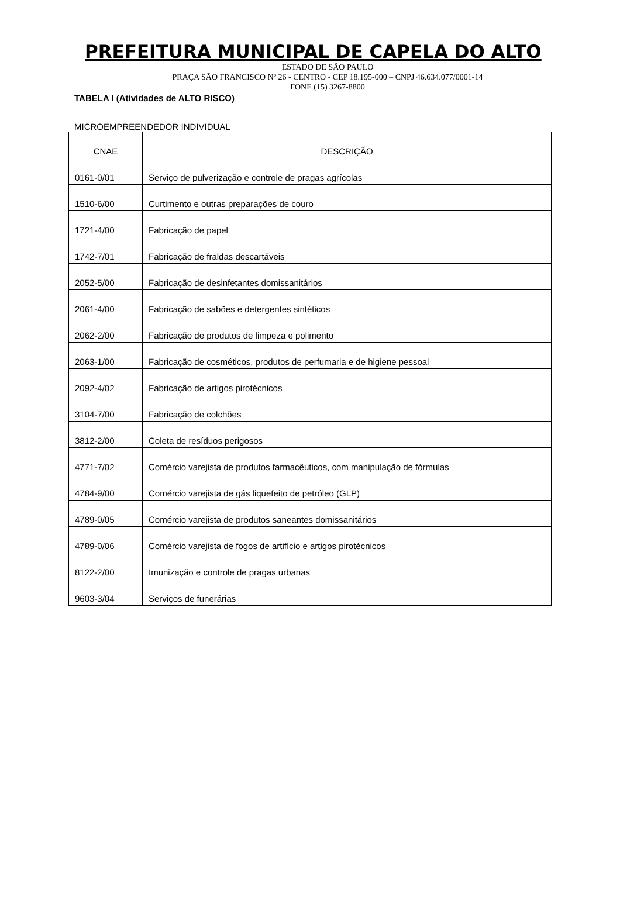PREFEITURA MUNICIPAL DE CAPELA DO ALTO
ESTADO DE SÃO PAULO
PRAÇA SÃO FRANCISCO Nº 26 - CENTRO - CEP 18.195-000 – CNPJ 46.634.077/0001-14
FONE (15) 3267-8800
TABELA I (Atividades de ALTO RISCO)
MICROEMPREENDEDOR INDIVIDUAL
| CNAE | DESCRIÇÃO |
| --- | --- |
| 0161-0/01 | Serviço de pulverização e controle de pragas agrícolas |
| 1510-6/00 | Curtimento e outras preparações de couro |
| 1721-4/00 | Fabricação de papel |
| 1742-7/01 | Fabricação de fraldas descartáveis |
| 2052-5/00 | Fabricação de desinfetantes domissanitários |
| 2061-4/00 | Fabricação de sabões e detergentes sintéticos |
| 2062-2/00 | Fabricação de produtos de limpeza e polimento |
| 2063-1/00 | Fabricação de cosméticos, produtos de perfumaria e de higiene pessoal |
| 2092-4/02 | Fabricação de artigos pirotécnicos |
| 3104-7/00 | Fabricação de colchões |
| 3812-2/00 | Coleta de resíduos perigosos |
| 4771-7/02 | Comércio varejista de produtos farmacêuticos, com manipulação de fórmulas |
| 4784-9/00 | Comércio varejista de gás liquefeito de petróleo (GLP) |
| 4789-0/05 | Comércio varejista de produtos saneantes domissanitários |
| 4789-0/06 | Comércio varejista de fogos de artifício e artigos pirotécnicos |
| 8122-2/00 | Imunização e controle de pragas urbanas |
| 9603-3/04 | Serviços de funerárias |